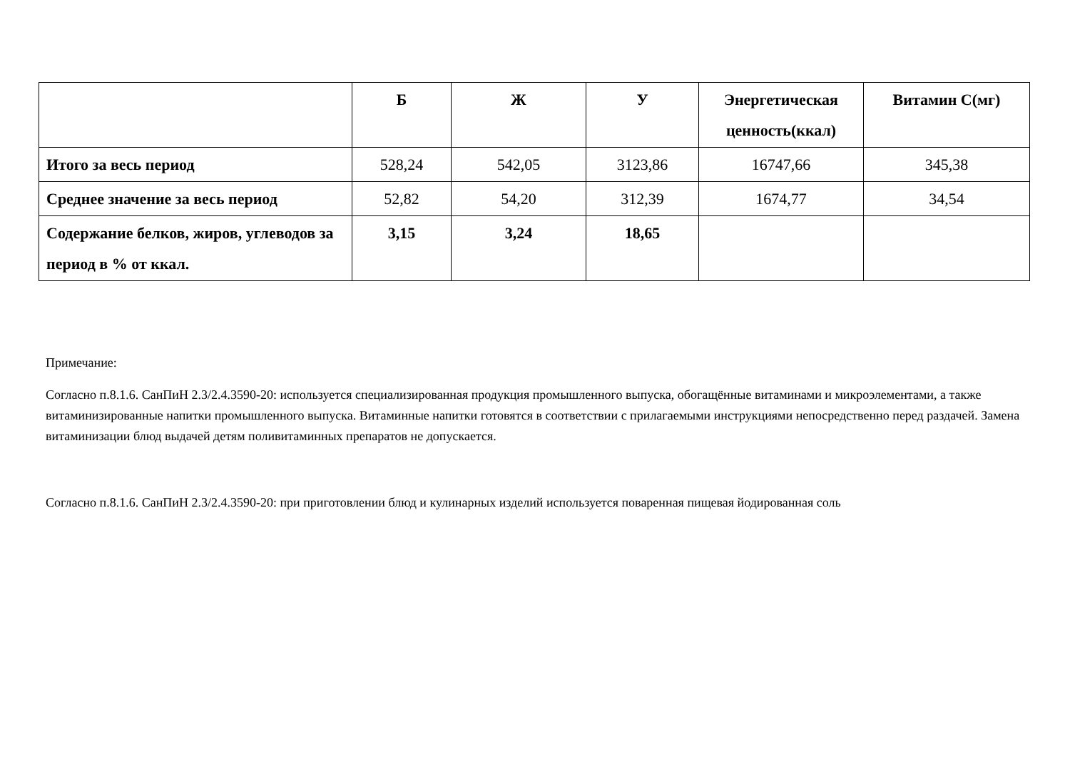| | Б | Ж | У | Энергетическая ценность(ккал) | Витамин С(мг) |
| --- | --- | --- | --- | --- | --- |
| Итого за весь период | 528,24 | 542,05 | 3123,86 | 16747,66 | 345,38 |
| Среднее значение за весь период | 52,82 | 54,20 | 312,39 | 1674,77 | 34,54 |
| Содержание белков, жиров, углеводов за период в % от ккал. | 3,15 | 3,24 | 18,65 | | |
Примечание:
Согласно п.8.1.6. СанПиН 2.3/2.4.3590-20: используется специализированная продукция промышленного выпуска, обогащённые витаминами и микроэлементами, а также витаминизированные напитки промышленного выпуска. Витаминные напитки готовятся в соответствии с прилагаемыми инструкциями непосредственно перед раздачей. Замена витаминизации блюд выдачей детям поливитаминных препаратов не допускается.
Согласно п.8.1.6. СанПиН 2.3/2.4.3590-20: при приготовлении блюд и кулинарных изделий используется поваренная пищевая йодированная соль